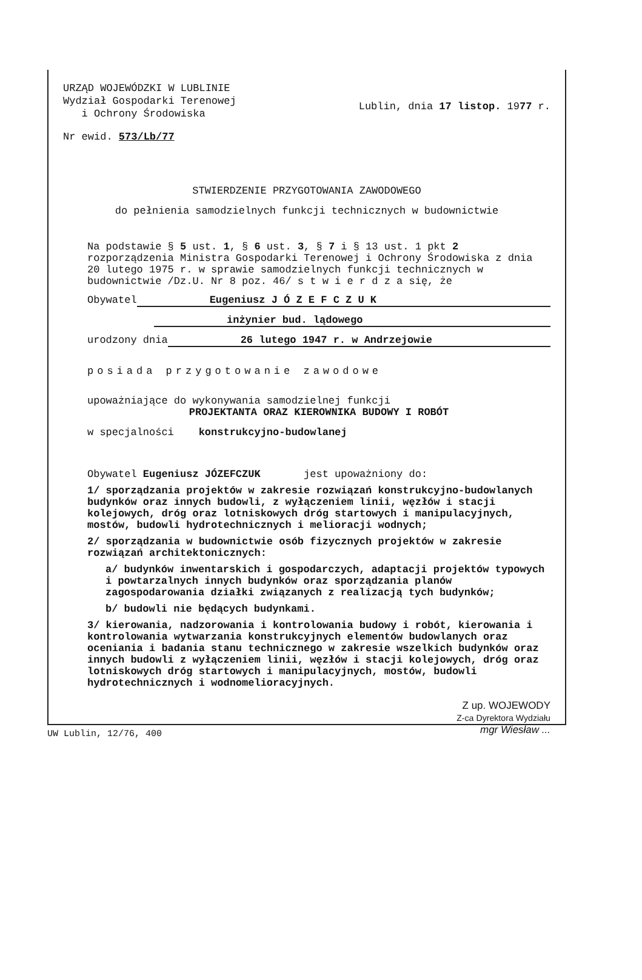URZĄD WOJEWÓDZKI W LUBLINIE
Wydział Gospodarki Terenowej
i Ochrony Środowiska
Lublin, dnia 17 listop. 1977 r.
Nr ewid. 573/Lb/77
STWIERDZENIE PRZYGOTOWANIA ZAWODOWEGO
do pełnienia samodzielnych funkcji technicznych w budownictwie
Na podstawie § 5 ust. 1, § 6 ust. 3, § 7 i § 13 ust. 1 pkt 2 rozporządzenia Ministra Gospodarki Terenowej i Ochrony Środowiska z dnia 20 lutego 1975 r. w sprawie samodzielnych funkcji technicznych w budownictwie /Dz.U. Nr 8 poz. 46/ s t w i e r d z a się, że
Obywatel Eugeniusz J Ó Z E F C Z U K
inżynier bud. lądowego
urodzony dnia 26 lutego 1947 r. w Andrzejowie
posiada przygotowanie zawodowe
upoważniające do wykonywania samodzielnej funkcji
PROJEKTANTA ORAZ KIEROWNIKA BUDOWY I ROBÓT
w specjalności konstrukcyjno-budowlanej
Obywatel Eugeniusz JÓZEFCZUK jest upoważniony do:
1/ sporządzania projektów w zakresie rozwiązań konstrukcyjno-budowlanych budynków oraz innych budowli, z wyłączeniem linii, węzłów i stacji kolejowych, dróg oraz lotniskowych dróg startowych i manipulacyjnych, mostów, budowli hydrotechnicznych i melioracji wodnych;
2/ sporządzania w budownictwie osób fizycznych projektów w zakresie rozwiązań architektonicznych:
a/ budynków inwentarskich i gospodarczych, adaptacji projektów typowych i powtarzalnych innych budynków oraz sporządzania planów zagospodarowania działki związanych z realizacją tych budynków;
b/ budowli nie będących budynkami.
3/ kierowania, nadzorowania i kontrolowania budowy i robót, kierowania i kontrolowania wytwarzania konstrukcyjnych elementów budowlanych oraz oceniania i badania stanu technicznego w zakresie wszelkich budynków oraz innych budowli z wyłączeniem linii, węzłów i stacji kolejowych, dróg oraz lotniskowych dróg startowych i manipulacyjnych, mostów, budowli hydrotechnicznych i wodnomelioracyjnych.
Z up. WOJEWODY
Z-ca Dyrektora Wydziału
mgr Wiesław ...
UW Lublin, 12/76, 400